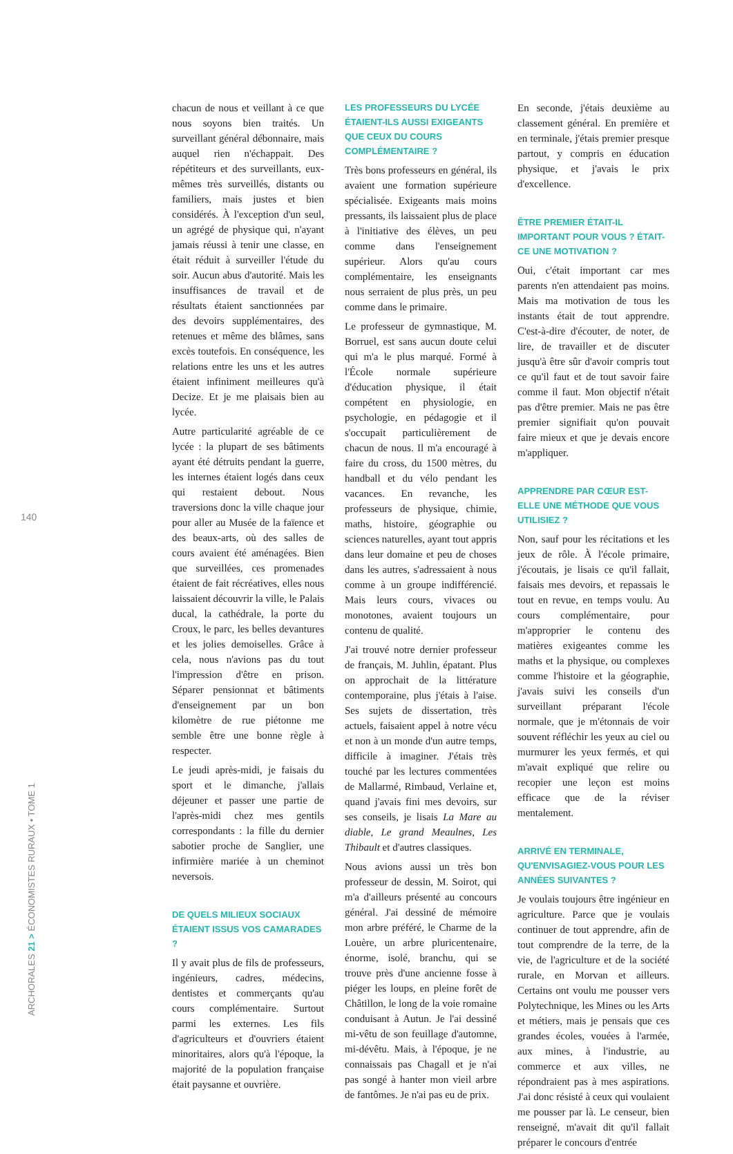140
ARCHORALES 21 > ÉCONOMISTES RURAUX • TOME 1
chacun de nous et veillant à ce que nous soyons bien traités. Un surveillant général débonnaire, mais auquel rien n'échappait. Des répétiteurs et des surveillants, eux-mêmes très surveillés, distants ou familiers, mais justes et bien considérés. À l'exception d'un seul, un agrégé de physique qui, n'ayant jamais réussi à tenir une classe, en était réduit à surveiller l'étude du soir. Aucun abus d'autorité. Mais les insuffisances de travail et de résultats étaient sanctionnées par des devoirs supplémentaires, des retenues et même des blâmes, sans excès toutefois. En conséquence, les relations entre les uns et les autres étaient infiniment meilleures qu'à Decize. Et je me plaisais bien au lycée.
Autre particularité agréable de ce lycée : la plupart de ses bâtiments ayant été détruits pendant la guerre, les internes étaient logés dans ceux qui restaient debout. Nous traversions donc la ville chaque jour pour aller au Musée de la faïence et des beaux-arts, où des salles de cours avaient été aménagées. Bien que surveillées, ces promenades étaient de fait récréatives, elles nous laissaient découvrir la ville, le Palais ducal, la cathédrale, la porte du Croux, le parc, les belles devantures et les jolies demoiselles. Grâce à cela, nous n'avions pas du tout l'impression d'être en prison. Séparer pensionnat et bâtiments d'enseignement par un bon kilomètre de rue piétonne me semble être une bonne règle à respecter.
Le jeudi après-midi, je faisais du sport et le dimanche, j'allais déjeuner et passer une partie de l'après-midi chez mes gentils correspondants : la fille du dernier sabotier proche de Sanglier, une infirmière mariée à un cheminot neversois.
DE QUELS MILIEUX SOCIAUX ÉTAIENT ISSUS VOS CAMARADES ?
Il y avait plus de fils de professeurs, ingénieurs, cadres, médecins, dentistes et commerçants qu'au cours complémentaire. Surtout parmi les externes. Les fils d'agriculteurs et d'ouvriers étaient minoritaires, alors qu'à l'époque, la majorité de la population française était paysanne et ouvrière.
LES PROFESSEURS DU LYCÉE ÉTAIENT-ILS AUSSI EXIGEANTS QUE CEUX DU COURS COMPLÉMENTAIRE ?
Très bons professeurs en général, ils avaient une formation supérieure spécialisée. Exigeants mais moins pressants, ils laissaient plus de place à l'initiative des élèves, un peu comme dans l'enseignement supérieur. Alors qu'au cours complémentaire, les enseignants nous serraient de plus près, un peu comme dans le primaire.
Le professeur de gymnastique, M. Borruel, est sans aucun doute celui qui m'a le plus marqué. Formé à l'École normale supérieure d'éducation physique, il était compétent en physiologie, en psychologie, en pédagogie et il s'occupait particulièrement de chacun de nous. Il m'a encouragé à faire du cross, du 1500 mètres, du handball et du vélo pendant les vacances. En revanche, les professeurs de physique, chimie, maths, histoire, géographie ou sciences naturelles, ayant tout appris dans leur domaine et peu de choses dans les autres, s'adressaient à nous comme à un groupe indifférencié. Mais leurs cours, vivaces ou monotones, avaient toujours un contenu de qualité.
J'ai trouvé notre dernier professeur de français, M. Juhlin, épatant. Plus on approchait de la littérature contemporaine, plus j'étais à l'aise. Ses sujets de dissertation, très actuels, faisaient appel à notre vécu et non à un monde d'un autre temps, difficile à imaginer. J'étais très touché par les lectures commentées de Mallarmé, Rimbaud, Verlaine et, quand j'avais fini mes devoirs, sur ses conseils, je lisais La Mare au diable, Le grand Meaulnes, Les Thibault et d'autres classiques.
Nous avions aussi un très bon professeur de dessin, M. Soirot, qui m'a d'ailleurs présenté au concours général. J'ai dessiné de mémoire mon arbre préféré, le Charme de la Louère, un arbre pluricentenaire, énorme, isolé, branchu, qui se trouve près d'une ancienne fosse à piéger les loups, en pleine forêt de Châtillon, le long de la voie romaine conduisant à Autun. Je l'ai dessiné mi-vêtu de son feuillage d'automne, mi-dévêtu. Mais, à l'époque, je ne connaissais pas Chagall et je n'ai pas songé à hanter mon vieil arbre de fantômes. Je n'ai pas eu de prix.
En seconde, j'étais deuxième au classement général. En première et en terminale, j'étais premier presque partout, y compris en éducation physique, et j'avais le prix d'excellence.
ÊTRE PREMIER ÉTAIT-IL IMPORTANT POUR VOUS ? ÉTAIT-CE UNE MOTIVATION ?
Oui, c'était important car mes parents n'en attendaient pas moins. Mais ma motivation de tous les instants était de tout apprendre. C'est-à-dire d'écouter, de noter, de lire, de travailler et de discuter jusqu'à être sûr d'avoir compris tout ce qu'il faut et de tout savoir faire comme il faut. Mon objectif n'était pas d'être premier. Mais ne pas être premier signifiait qu'on pouvait faire mieux et que je devais encore m'appliquer.
APPRENDRE PAR CŒUR EST-ELLE UNE MÉTHODE QUE VOUS UTILISIEZ ?
Non, sauf pour les récitations et les jeux de rôle. À l'école primaire, j'écoutais, je lisais ce qu'il fallait, faisais mes devoirs, et repassais le tout en revue, en temps voulu. Au cours complémentaire, pour m'approprier le contenu des matières exigeantes comme les maths et la physique, ou complexes comme l'histoire et la géographie, j'avais suivi les conseils d'un surveillant préparant l'école normale, que je m'étonnais de voir souvent réfléchir les yeux au ciel ou murmurer les yeux fermés, et qui m'avait expliqué que relire ou recopier une leçon est moins efficace que de la réviser mentalement.
ARRIVÉ EN TERMINALE, QU'ENVISAGIEZ-VOUS POUR LES ANNÉES SUIVANTES ?
Je voulais toujours être ingénieur en agriculture. Parce que je voulais continuer de tout apprendre, afin de tout comprendre de la terre, de la vie, de l'agriculture et de la société rurale, en Morvan et ailleurs. Certains ont voulu me pousser vers Polytechnique, les Mines ou les Arts et métiers, mais je pensais que ces grandes écoles, vouées à l'armée, aux mines, à l'industrie, au commerce et aux villes, ne répondraient pas à mes aspirations. J'ai donc résisté à ceux qui voulaient me pousser par là. Le censeur, bien renseigné, m'avait dit qu'il fallait préparer le concours d'entrée